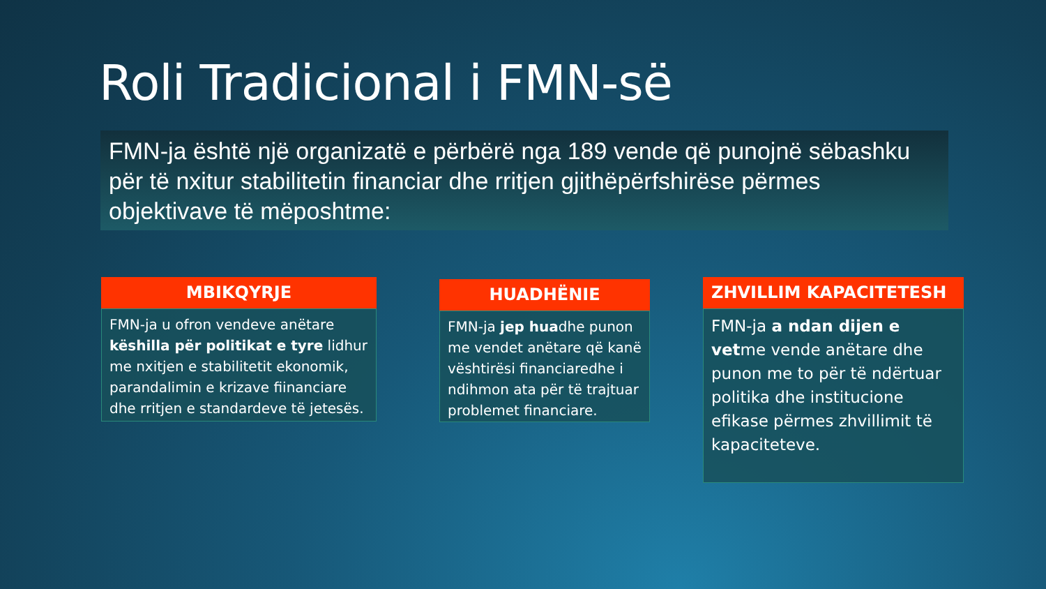Roli Tradicional i FMN-së
FMN-ja është një organizatë e përbërë nga 189 vende që punojnë sëbashku për të nxitur stabilitetin financiar dhe rritjen gjithëpërfshirëse përmes objektivave të mëposhtme:
MBIKQYRJE
FMN-ja u ofron vendeve anëtare këshilla për politikat e tyre lidhur me nxitjen e stabilitetit ekonomik, parandalimin e krizave fiinanciare dhe rritjen e standardeve të jetesës.
HUADHËNIE
FMN-ja jep huadhe punon me vendet anëtare që kanë vështirësi financiaredhe i ndihmon ata për të trajtuar problemet financiare.
ZHVILLIM KAPACITETESH
FMN-ja a ndan dijen e vetme vende anëtare dhe punon me to për të ndërtuar politika dhe institucione efikase përmes zhvillimit të kapaciteteve.